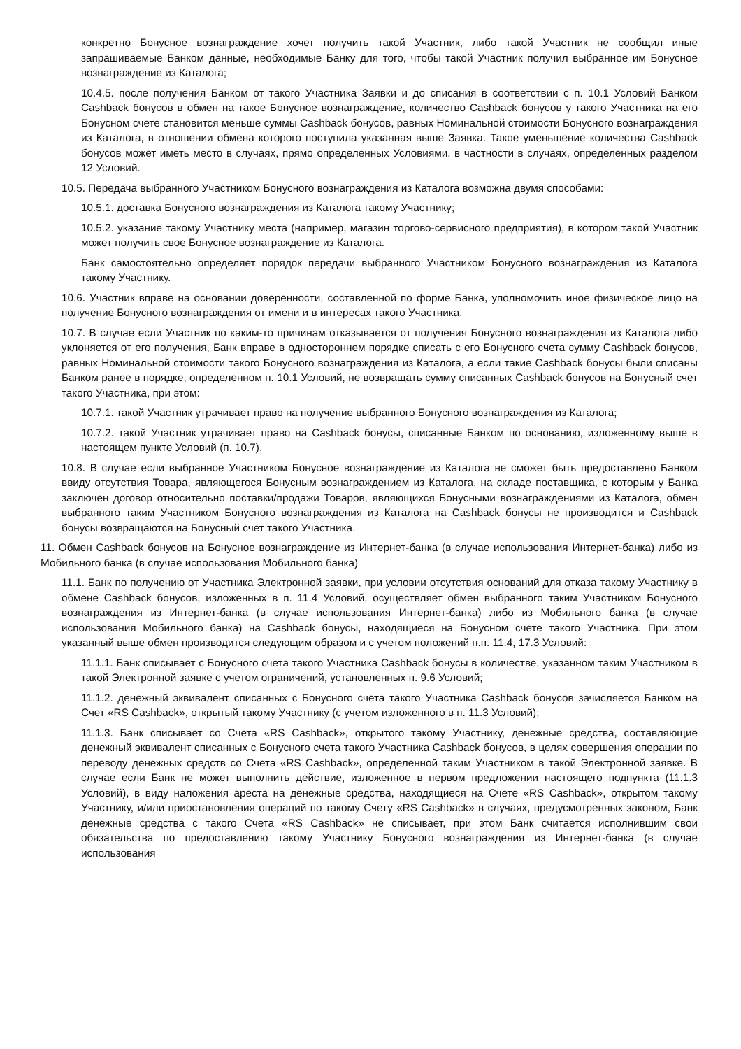конкретно Бонусное вознаграждение хочет получить такой Участник, либо такой Участник не сообщил иные запрашиваемые Банком данные, необходимые Банку для того, чтобы такой Участник получил выбранное им Бонусное вознаграждение из Каталога;
10.4.5. после получения Банком от такого Участника Заявки и до списания в соответствии с п. 10.1 Условий Банком Cashback бонусов в обмен на такое Бонусное вознаграждение, количество Cashback бонусов у такого Участника на его Бонусном счете становится меньше суммы Cashback бонусов, равных Номинальной стоимости Бонусного вознаграждения из Каталога, в отношении обмена которого поступила указанная выше Заявка. Такое уменьшение количества Cashback бонусов может иметь место в случаях, прямо определенных Условиями, в частности в случаях, определенных разделом 12 Условий.
10.5. Передача выбранного Участником Бонусного вознаграждения из Каталога возможна двумя способами:
10.5.1. доставка Бонусного вознаграждения из Каталога такому Участнику;
10.5.2. указание такому Участнику места (например, магазин торгово-сервисного предприятия), в котором такой Участник может получить свое Бонусное вознаграждение из Каталога.
Банк самостоятельно определяет порядок передачи выбранного Участником Бонусного вознаграждения из Каталога такому Участнику.
10.6. Участник вправе на основании доверенности, составленной по форме Банка, уполномочить иное физическое лицо на получение Бонусного вознаграждения от имени и в интересах такого Участника.
10.7. В случае если Участник по каким-то причинам отказывается от получения Бонусного вознаграждения из Каталога либо уклоняется от его получения, Банк вправе в одностороннем порядке списать с его Бонусного счета сумму Cashback бонусов, равных Номинальной стоимости такого Бонусного вознаграждения из Каталога, а если такие Cashback бонусы были списаны Банком ранее в порядке, определенном п. 10.1 Условий, не возвращать сумму списанных Cashback бонусов на Бонусный счет такого Участника, при этом:
10.7.1. такой Участник утрачивает право на получение выбранного Бонусного вознаграждения из Каталога;
10.7.2. такой Участник утрачивает право на Cashback бонусы, списанные Банком по основанию, изложенному выше в настоящем пункте Условий (п. 10.7).
10.8. В случае если выбранное Участником Бонусное вознаграждение из Каталога не сможет быть предоставлено Банком ввиду отсутствия Товара, являющегося Бонусным вознаграждением из Каталога, на складе поставщика, с которым у Банка заключен договор относительно поставки/продажи Товаров, являющихся Бонусными вознаграждениями из Каталога, обмен выбранного таким Участником Бонусного вознаграждения из Каталога на Cashback бонусы не производится и Cashback бонусы возвращаются на Бонусный счет такого Участника.
11. Обмен Cashback бонусов на Бонусное вознаграждение из Интернет-банка (в случае использования Интернет-банка) либо из Мобильного банка (в случае использования Мобильного банка)
11.1. Банк по получению от Участника Электронной заявки, при условии отсутствия оснований для отказа такому Участнику в обмене Cashback бонусов, изложенных в п. 11.4 Условий, осуществляет обмен выбранного таким Участником Бонусного вознаграждения из Интернет-банка (в случае использования Интернет-банка) либо из Мобильного банка (в случае использования Мобильного банка) на Cashback бонусы, находящиеся на Бонусном счете такого Участника. При этом указанный выше обмен производится следующим образом и с учетом положений п.п. 11.4, 17.3 Условий:
11.1.1. Банк списывает с Бонусного счета такого Участника Cashback бонусы в количестве, указанном таким Участником в такой Электронной заявке с учетом ограничений, установленных п. 9.6 Условий;
11.1.2. денежный эквивалент списанных с Бонусного счета такого Участника Cashback бонусов зачисляется Банком на Счет «RS Cashback», открытый такому Участнику (с учетом изложенного в п. 11.3 Условий);
11.1.3. Банк списывает со Счета «RS Cashback», открытого такому Участнику, денежные средства, составляющие денежный эквивалент списанных с Бонусного счета такого Участника Cashback бонусов, в целях совершения операции по переводу денежных средств со Счета «RS Cashback», определенной таким Участником в такой Электронной заявке. В случае если Банк не может выполнить действие, изложенное в первом предложении настоящего подпункта (11.1.3 Условий), в виду наложения ареста на денежные средства, находящиеся на Счете «RS Cashback», открытом такому Участнику, и/или приостановления операций по такому Счету «RS Cashback» в случаях, предусмотренных законом, Банк денежные средства с такого Счета «RS Cashback» не списывает, при этом Банк считается исполнившим свои обязательства по предоставлению такому Участнику Бонусного вознаграждения из Интернет-банка (в случае использования